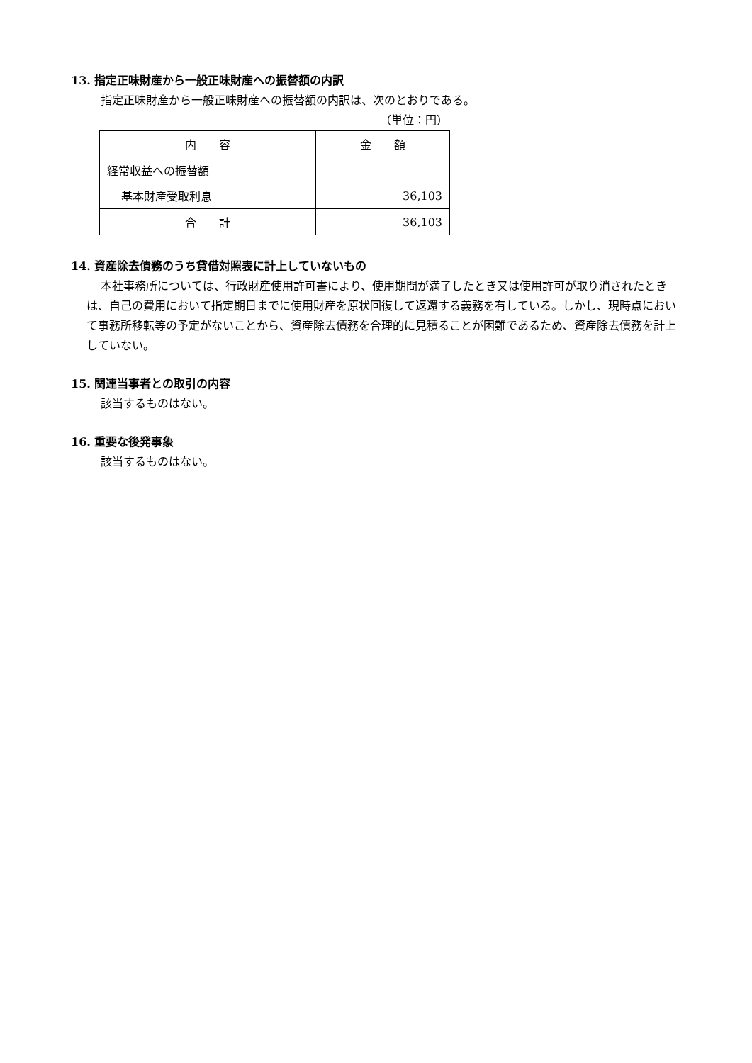13. 指定正味財産から一般正味財産への振替額の内訳
指定正味財産から一般正味財産への振替額の内訳は、次のとおりである。
（単位：円）
| 内 容 | 金 額 |
| --- | --- |
| 経常収益への振替額 | |
| 基本財産受取利息 | 36,103 |
| 合 計 | 36,103 |
14. 資産除去債務のうち貸借対照表に計上していないもの
本社事務所については、行政財産使用許可書により、使用期間が満了したとき又は使用許可が取り消されたときは、自己の費用において指定期日までに使用財産を原状回復して返還する義務を有している。しかし、現時点において事務所移転等の予定がないことから、資産除去債務を合理的に見積ることが困難であるため、資産除去債務を計上していない。
15. 関連当事者との取引の内容
該当するものはない。
16. 重要な後発事象
該当するものはない。